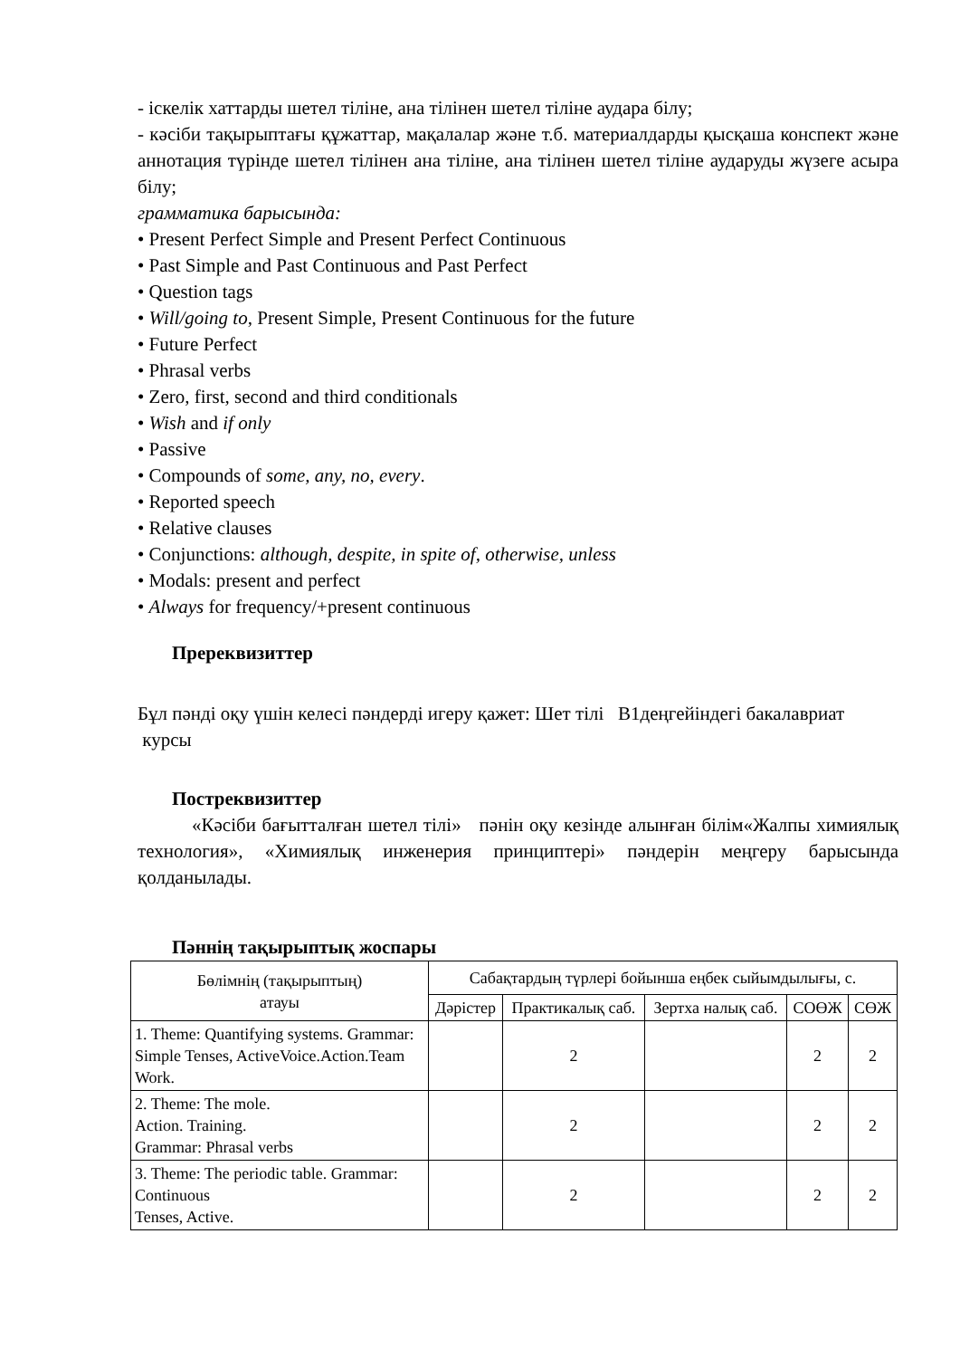- іскелік хаттарды шетел тіліне, ана тілінен шетел тіліне аудара білу;
- кәсіби тақырыптағы құжаттар, мақалалар және т.б. материалдарды қысқаша конспект және аннотация түрінде шетел тілінен ана тіліне, ана тілінен шетел тіліне аударуды жүзеге асыра білу;
грамматика барысында:
• Present Perfect Simple and Present Perfect Continuous
• Past Simple and Past Continuous and Past Perfect
• Question tags
• Will/going to, Present Simple, Present Continuous for the future
• Future Perfect
• Phrasal verbs
• Zero, first, second and third conditionals
• Wish and if only
• Passive
• Compounds of some, any, no, every.
• Reported speech
• Relative clauses
• Conjunctions: although, despite, in spite of, otherwise, unless
• Modals: present and perfect
• Always for frequency/+present continuous
Пререквизиттер
Бұл пәнді оқу үшін келесі пәндерді игеру қажет: Шет тілі В1деңгейіндегі бакалавриат курсы
Постреквизиттер
«Кәсіби бағытталған шетел тілі» пәнін оқу кезінде алынған білім«Жалпы химиялық технология», «Химиялық инженерия принциптері» пәндерін меңгеру барысында қолданылады.
Пәннің тақырыптық жоспары
| Бөлімнің (тақырыптың) атауы | Сабақтардың түрлері бойынша еңбек сыйымдылығы, с. | | | | |
| --- | --- | --- | --- | --- | --- |
| | Дәрістер | Практикалық саб. | Зертха налық саб. | СОӨЖ | СӨЖ |
| 1. Theme: Quantifying systems. Grammar: Simple Tenses, ActiveVoice.Action.Team Work. | | 2 | | 2 | 2 |
| 2. Theme: The mole. Action. Training. Grammar: Phrasal verbs | | 2 | | 2 | 2 |
| 3. Theme: The periodic table. Grammar: Continuous Tenses, Active. | | 2 | | 2 | 2 |